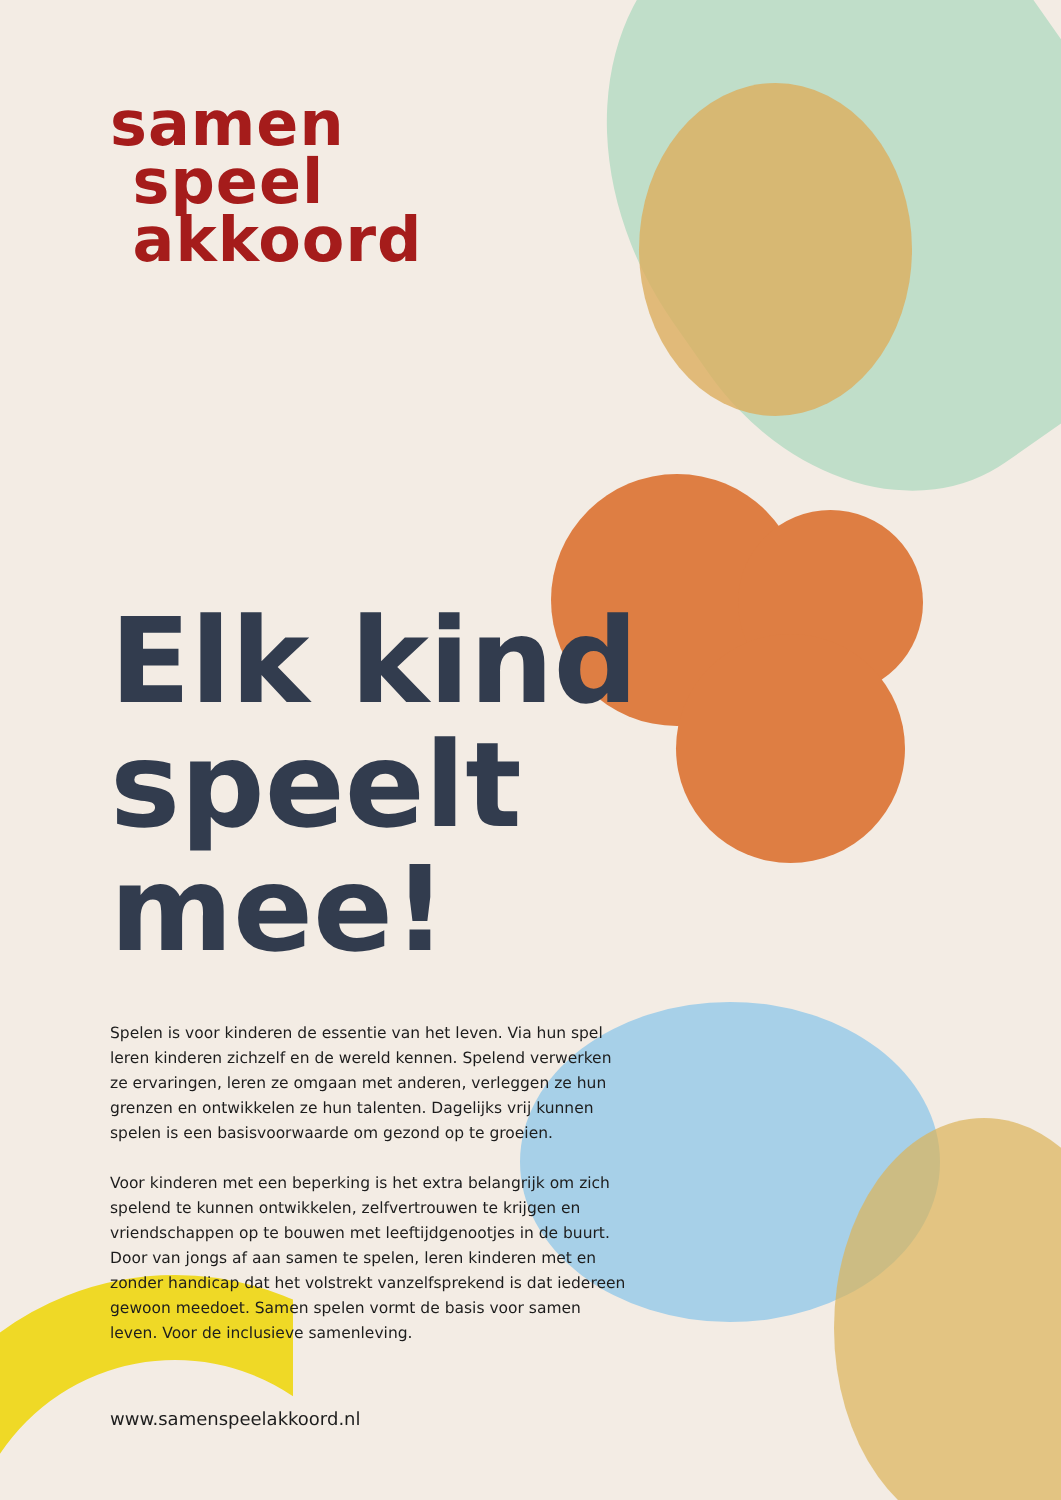samen
speel
akkoord
Elk kind speelt mee!
Spelen is voor kinderen de essentie van het leven. Via hun spel leren kinderen zichzelf en de wereld kennen. Spelend verwerken ze ervaringen, leren ze omgaan met anderen, verleggen ze hun grenzen en ontwikkelen ze hun talenten. Dagelijks vrij kunnen spelen is een basisvoorwaarde om gezond op te groeien.
Voor kinderen met een beperking is het extra belangrijk om zich spelend te kunnen ontwikkelen, zelfvertrouwen te krijgen en vriendschappen op te bouwen met leeftijdgenootjes in de buurt. Door van jongs af aan samen te spelen, leren kinderen met en zonder handicap dat het volstrekt vanzelfsprekend is dat iedereen gewoon meedoet. Samen spelen vormt de basis voor samen leven. Voor de inclusieve samenleving.
www.samenspeelakkoord.nl